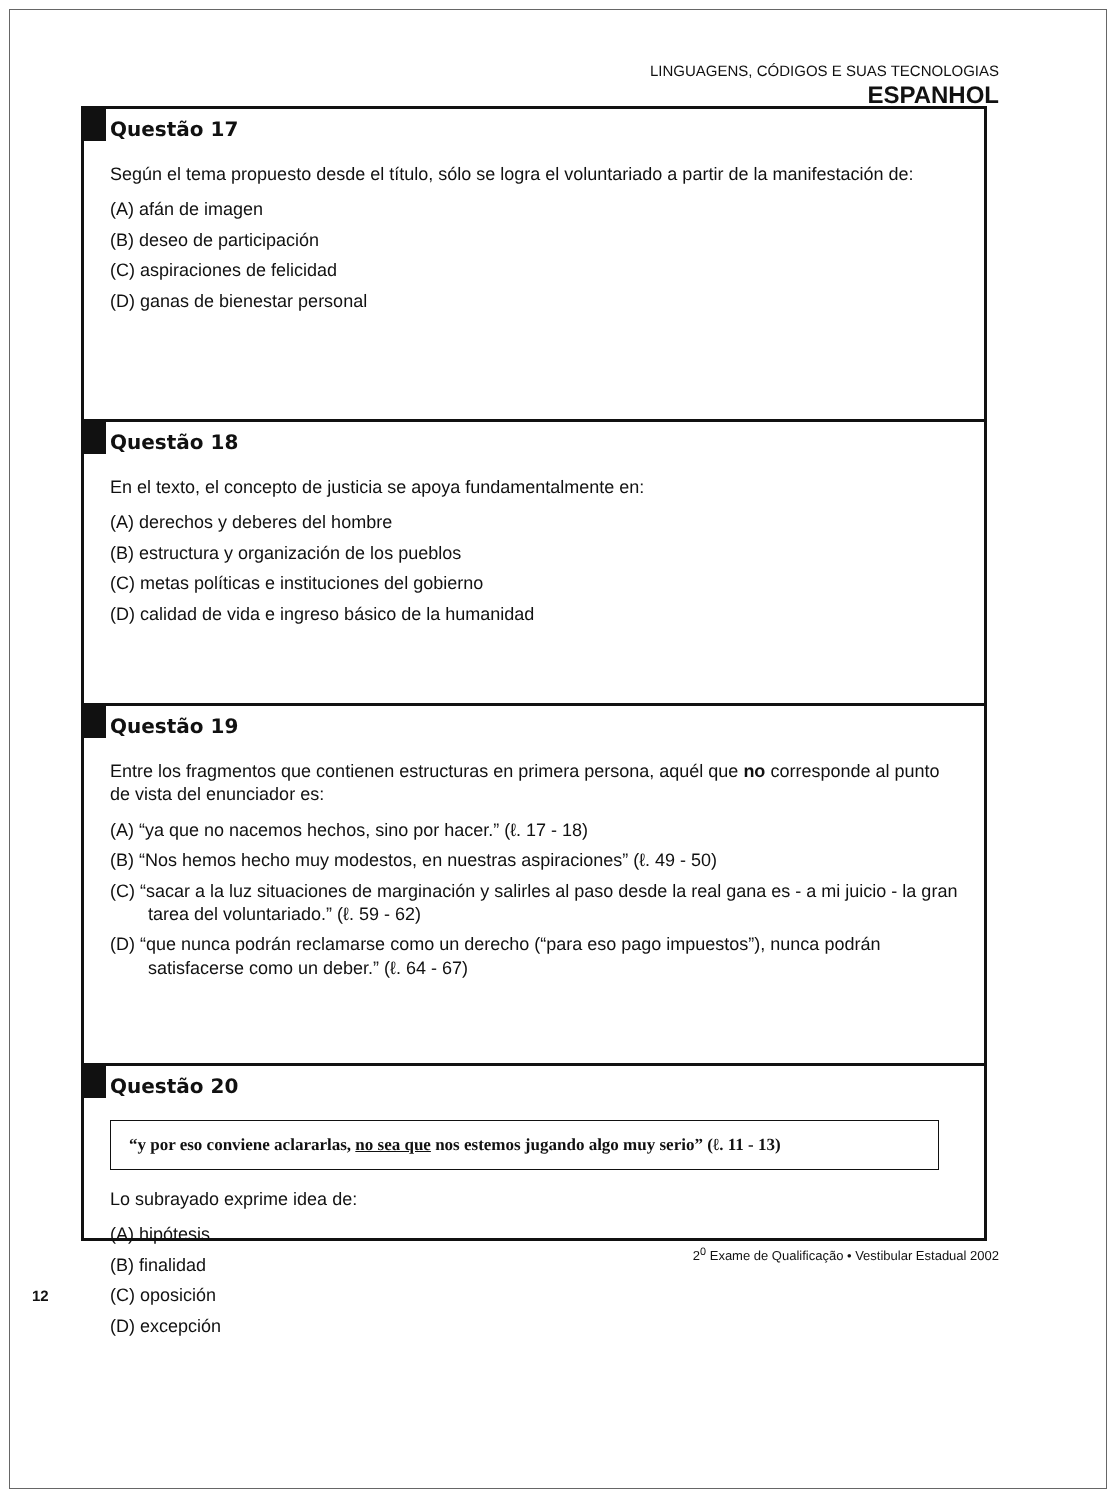LINGUAGENS, CÓDIGOS E SUAS TECNOLOGIAS
ESPANHOL
Questão 17
Según el tema propuesto desde el título, sólo se logra el voluntariado a partir de la manifestación de:
(A) afán de imagen
(B) deseo de participación
(C) aspiraciones de felicidad
(D) ganas de bienestar personal
Questão 18
En el texto, el concepto de justicia se apoya fundamentalmente en:
(A) derechos y deberes del hombre
(B) estructura y organización de los pueblos
(C) metas políticas e instituciones del gobierno
(D) calidad de vida e ingreso básico de la humanidad
Questão 19
Entre los fragmentos que contienen estructuras en primera persona, aquél que no corresponde al punto de vista del enunciador es:
(A) “ya que no nacemos hechos, sino por hacer.” (ℓ. 17 - 18)
(B) “Nos hemos hecho muy modestos, en nuestras aspiraciones” (ℓ. 49 - 50)
(C) “sacar a la luz situaciones de marginación y salirles al paso desde la real gana es - a mi juicio - la gran tarea del voluntariado.” (ℓ. 59 - 62)
(D) “que nunca podrán reclamarse como un derecho (“para eso pago impuestos”), nunca podrán satisfacerse como un deber.” (ℓ. 64 - 67)
Questão 20
“y por eso conviene aclararlas, no sea que nos estemos jugando algo muy serio” (ℓ. 11 - 13)
Lo subrayado exprime idea de:
(A) hipótesis
(B) finalidad
(C) oposición
(D) excepción
2<sup>0</sup> Exame de Qualificação • Vestibular Estadual 2002
12